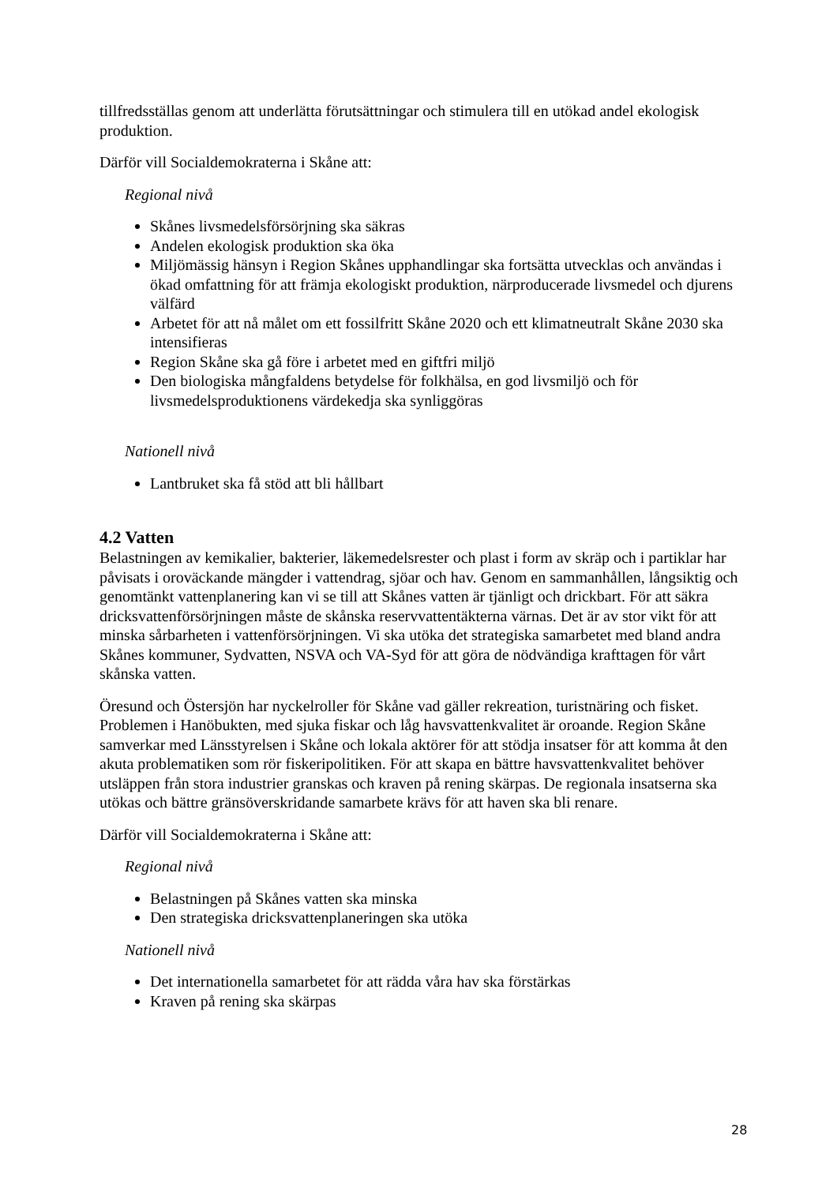tillfredsställas genom att underlätta förutsättningar och stimulera till en utökad andel ekologisk produktion.
Därför vill Socialdemokraterna i Skåne att:
Regional nivå
Skånes livsmedelsförsörjning ska säkras
Andelen ekologisk produktion ska öka
Miljömässig hänsyn i Region Skånes upphandlingar ska fortsätta utvecklas och användas i ökad omfattning för att främja ekologiskt produktion, närproducerade livsmedel och djurens välfärd
Arbetet för att nå målet om ett fossilfritt Skåne 2020 och ett klimatneutralt Skåne 2030 ska intensifieras
Region Skåne ska gå före i arbetet med en giftfri miljö
Den biologiska mångfaldens betydelse för folkhälsa, en god livsmiljö och för livsmedelsproduktionens värdekedja ska synliggöras
Nationell nivå
Lantbruket ska få stöd att bli hållbart
4.2 Vatten
Belastningen av kemikalier, bakterier, läkemedelsrester och plast i form av skräp och i partiklar har påvisats i oroväckande mängder i vattendrag, sjöar och hav. Genom en sammanhållen, långsiktig och genomtänkt vattenplanering kan vi se till att Skånes vatten är tjänligt och drickbart. För att säkra dricksvattenförsörjningen måste de skånska reservvattentäkterna värnas. Det är av stor vikt för att minska sårbarheten i vattenförsörjningen. Vi ska utöka det strategiska samarbetet med bland andra Skånes kommuner, Sydvatten, NSVA och VA-Syd för att göra de nödvändiga krafttagen för vårt skånska vatten.
Öresund och Östersjön har nyckelroller för Skåne vad gäller rekreation, turistnäring och fisket. Problemen i Hanöbukten, med sjuka fiskar och låg havsvattenkvalitet är oroande. Region Skåne samverkar med Länsstyrelsen i Skåne och lokala aktörer för att stödja insatser för att komma åt den akuta problematiken som rör fiskeripolitiken. För att skapa en bättre havsvattenkvalitet behöver utsläppen från stora industrier granskas och kraven på rening skärpas. De regionala insatserna ska utökas och bättre gränsöverskridande samarbete krävs för att haven ska bli renare.
Därför vill Socialdemokraterna i Skåne att:
Regional nivå
Belastningen på Skånes vatten ska minska
Den strategiska dricksvattenplaneringen ska utöka
Nationell nivå
Det internationella samarbetet för att rädda våra hav ska förstärkas
Kraven på rening ska skärpas
28